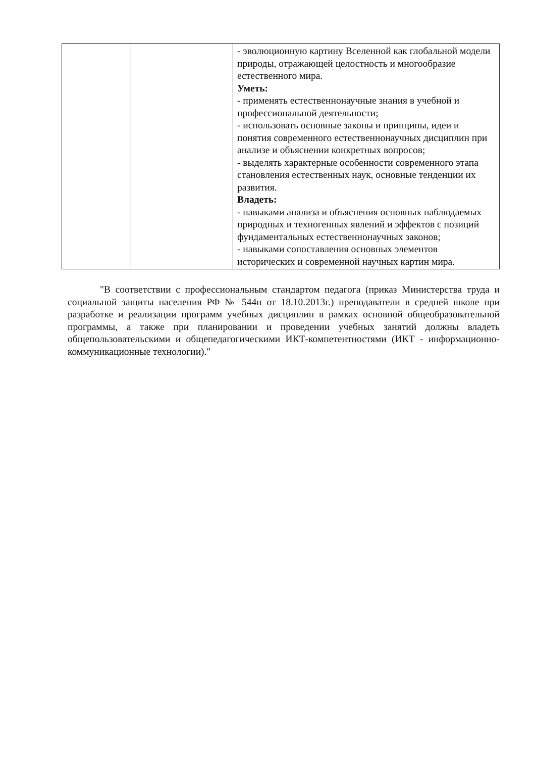| | | - эволюционную картину Вселенной как глобальной модели природы, отражающей целостность и многообразие естественного мира. Уметь: - применять естественнонаучные знания в учебной и профессиональной деятельности; - использовать основные законы и принципы, идеи и понятия современного естественнонаучных дисциплин при анализе и объяснении конкретных вопросов; - выделять характерные особенности современного этапа становления естественных наук, основные тенденции их развития. Владеть: - навыками анализа и объяснения основных наблюдаемых природных и техногенных явлений и эффектов с позиций фундаментальных естественнонаучных законов; - навыками сопоставления основных элементов исторических и современной научных картин мира. |
"В соответствии с профессиональным стандартом педагога (приказ Министерства труда и социальной защиты населения РФ № 544н от 18.10.2013г.) преподаватели в средней школе при разработке и реализации программ учебных дисциплин в рамках основной общеобразовательной программы, а также при планировании и проведении учебных занятий должны владеть общепользовательскими и общепедагогическими ИКТ-компетентностями (ИКТ - информационно-коммуникационные технологии)."